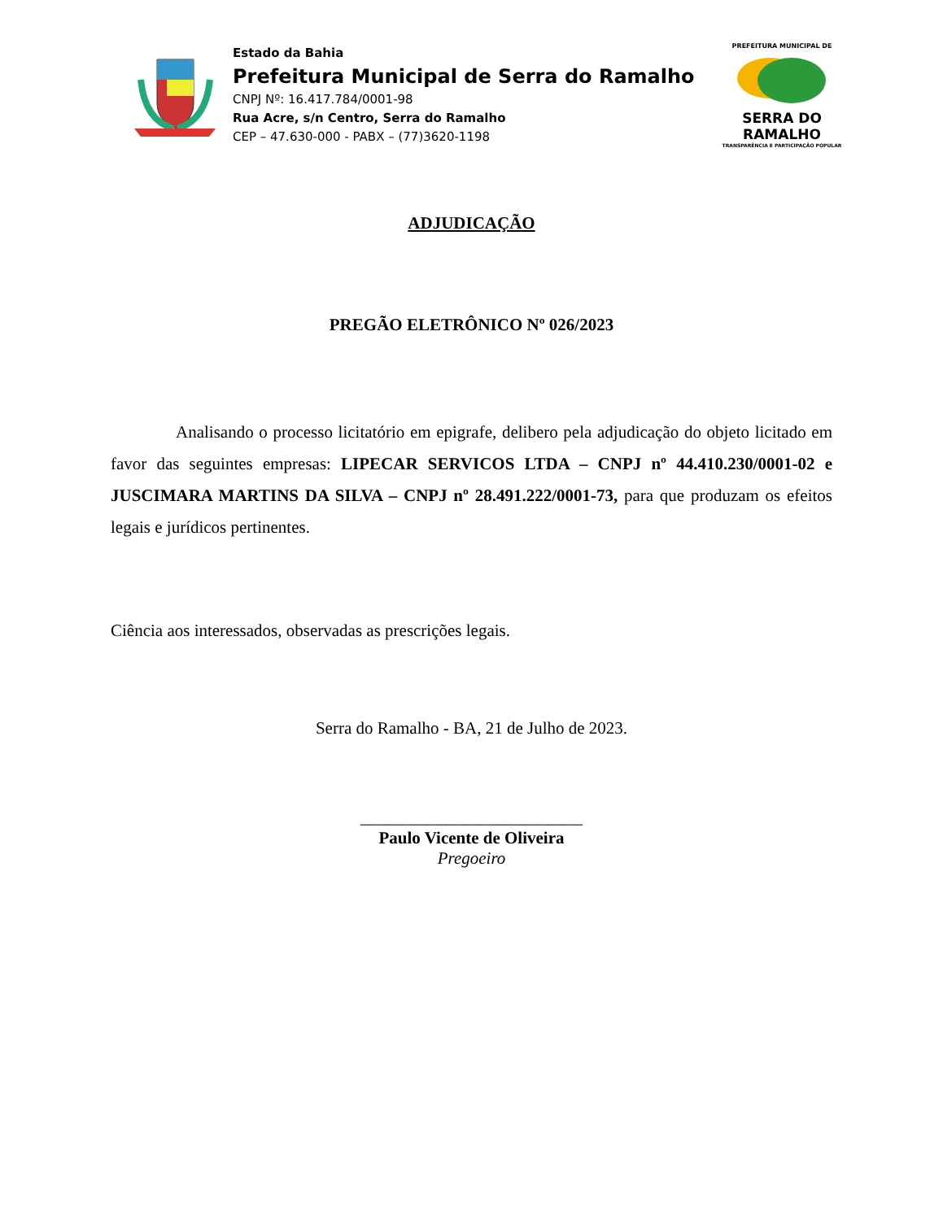Estado da Bahia
Prefeitura Municipal de Serra do Ramalho
CNPJ Nº: 16.417.784/0001-98
Rua Acre, s/n Centro, Serra do Ramalho
CEP – 47.630-000 - PABX – (77)3620-1198
PREFEITURA MUNICIPAL DE
SERRA DO RAMALHO
TRANSPARÊNCIA E PARTICIPAÇÃO POPULAR
ADJUDICAÇÃO
PREGÃO ELETRÔNICO Nº 026/2023
Analisando o processo licitatório em epigrafe, delibero pela adjudicação do objeto licitado em favor das seguintes empresas: LIPECAR SERVICOS LTDA – CNPJ nº 44.410.230/0001-02 e JUSCIMARA MARTINS DA SILVA – CNPJ nº 28.491.222/0001-73, para que produzam os efeitos legais e jurídicos pertinentes.
Ciência aos interessados, observadas as prescrições legais.
Serra do Ramalho - BA, 21 de Julho de 2023.
__________________________
Paulo Vicente de Oliveira
Pregoeiro